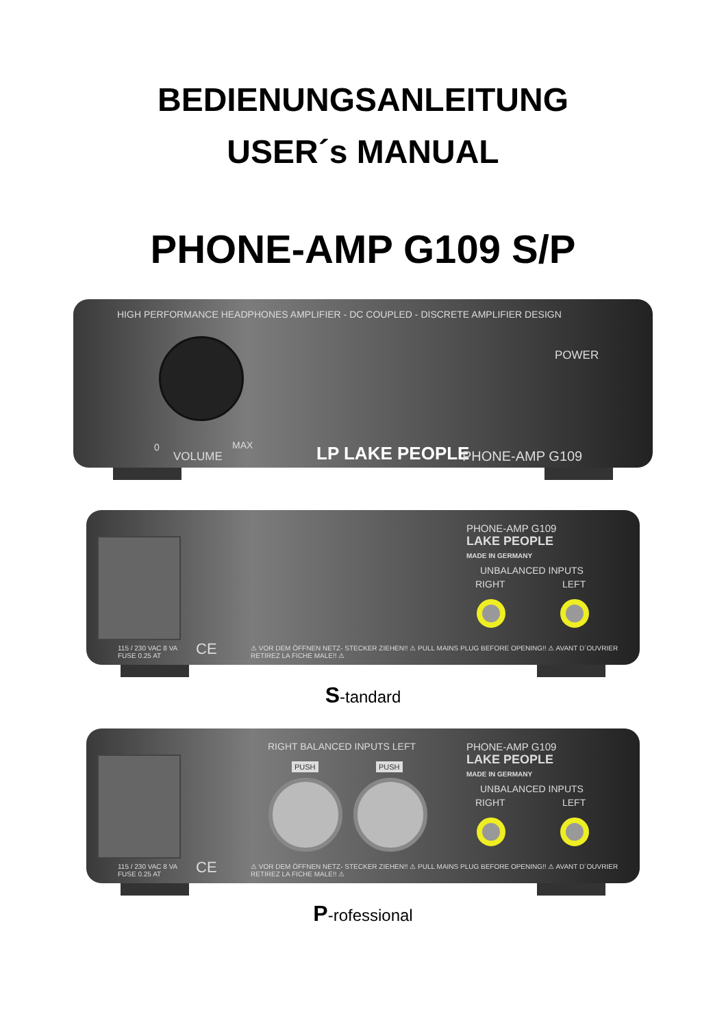BEDIENUNGSANLEITUNG
USER´s MANUAL
PHONE-AMP G109 S/P
HIGH PERFORMANCE HEADPHONES AMPLIFIER - DC COUPLED - DISCRETE AMPLIFIER DESIGN
POWER
0
VOLUME
MAX LP LAKE PEOPLE PHONE-AMP G109
PHONE-AMP G109
LAKE PEOPLE
MADE IN GERMANY
UNBALANCED INPUTS
RIGHT LEFT
115 / 230 VAC 8 VA
FUSE 0.25 AT
CE
⚠ VOR DEM ÖFFNEN NETZ- STECKER ZIEHEN!! ⚠ PULL MAINS PLUG BEFORE OPENING!! ⚠ AVANT D´OUVRIER RETIREZ LA FICHE MALE!! ⚠
S-tandard
RIGHT BALANCED INPUTS LEFT
PUSH PUSH
PHONE-AMP G109
LAKE PEOPLE
MADE IN GERMANY
UNBALANCED INPUTS
RIGHT LEFT
115 / 230 VAC 8 VA
FUSE 0.25 AT
CE
⚠ VOR DEM ÖFFNEN NETZ- STECKER ZIEHEN!! ⚠ PULL MAINS PLUG BEFORE OPENING!! ⚠ AVANT D´OUVRIER RETIREZ LA FICHE MALE!! ⚠
P-rofessional